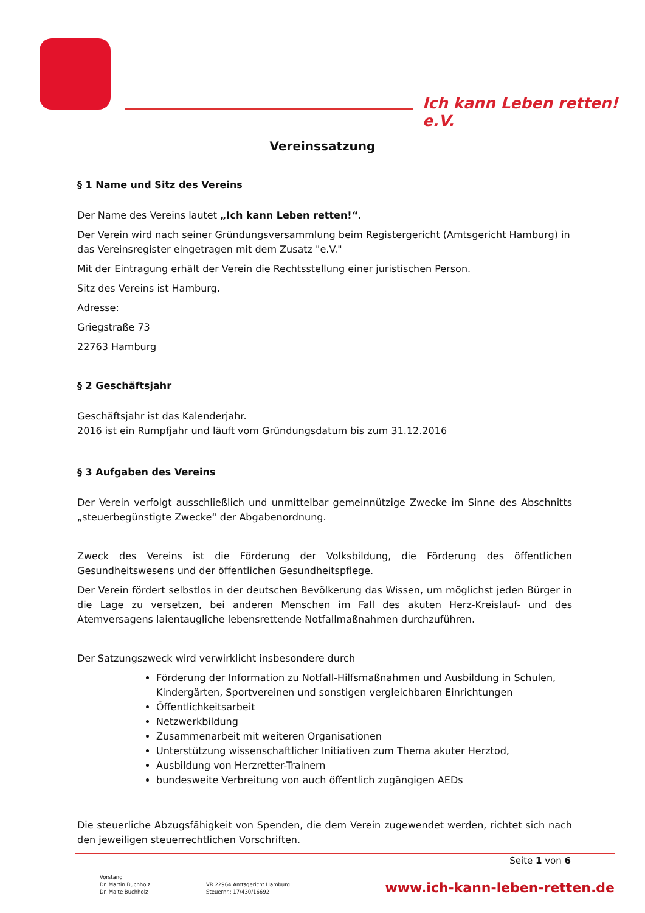Ich kann Leben retten! e.V.
Vereinssatzung
§ 1 Name und Sitz des Vereins
Der Name des Vereins lautet „Ich kann Leben retten!“.
Der Verein wird nach seiner Gründungsversammlung beim Registergericht (Amtsgericht Hamburg) in das Vereinsregister eingetragen mit dem Zusatz "e.V."
Mit der Eintragung erhält der Verein die Rechtsstellung einer juristischen Person.
Sitz des Vereins ist Hamburg.
Adresse:
Griegstraße 73
22763 Hamburg
§ 2 Geschäftsjahr
Geschäftsjahr ist das Kalenderjahr.
2016 ist ein Rumpfjahr und läuft vom Gründungsdatum bis zum 31.12.2016
§ 3 Aufgaben des Vereins
Der Verein verfolgt ausschließlich und unmittelbar gemeinnützige Zwecke im Sinne des Abschnitts „steuerbegünstigte Zwecke“ der Abgabenordnung.
Zweck des Vereins ist die Förderung der Volksbildung, die Förderung des öffentlichen Gesundheitswesens und der öffentlichen Gesundheitspflege.
Der Verein fördert selbstlos in der deutschen Bevölkerung das Wissen, um möglichst jeden Bürger in die Lage zu versetzen, bei anderen Menschen im Fall des akuten Herz-Kreislauf- und des Atemversagens laientaugliche lebensrettende Notfallmaßnahmen durchzuführen.
Der Satzungszweck wird verwirklicht insbesondere durch
Förderung der Information zu Notfall-Hilfsmaßnahmen und Ausbildung in Schulen, Kindergärten, Sportvereinen und sonstigen vergleichbaren Einrichtungen
Öffentlichkeitsarbeit
Netzwerkbildung
Zusammenarbeit mit weiteren Organisationen
Unterstützung wissenschaftlicher Initiativen zum Thema akuter Herztod,
Ausbildung von Herzretter-Trainern
bundesweite Verbreitung von auch öffentlich zugängigen AEDs
Die steuerliche Abzugsfähigkeit von Spenden, die dem Verein zugewendet werden, richtet sich nach den jeweiligen steuerrechtlichen Vorschriften.
Seite 1 von 6
Vorstand
Dr. Martin Buchholz
Dr. Malte Buchholz
VR 22964 Amtsgericht Hamburg
Steuernr.: 17/430/16692
www.ich-kann-leben-retten.de